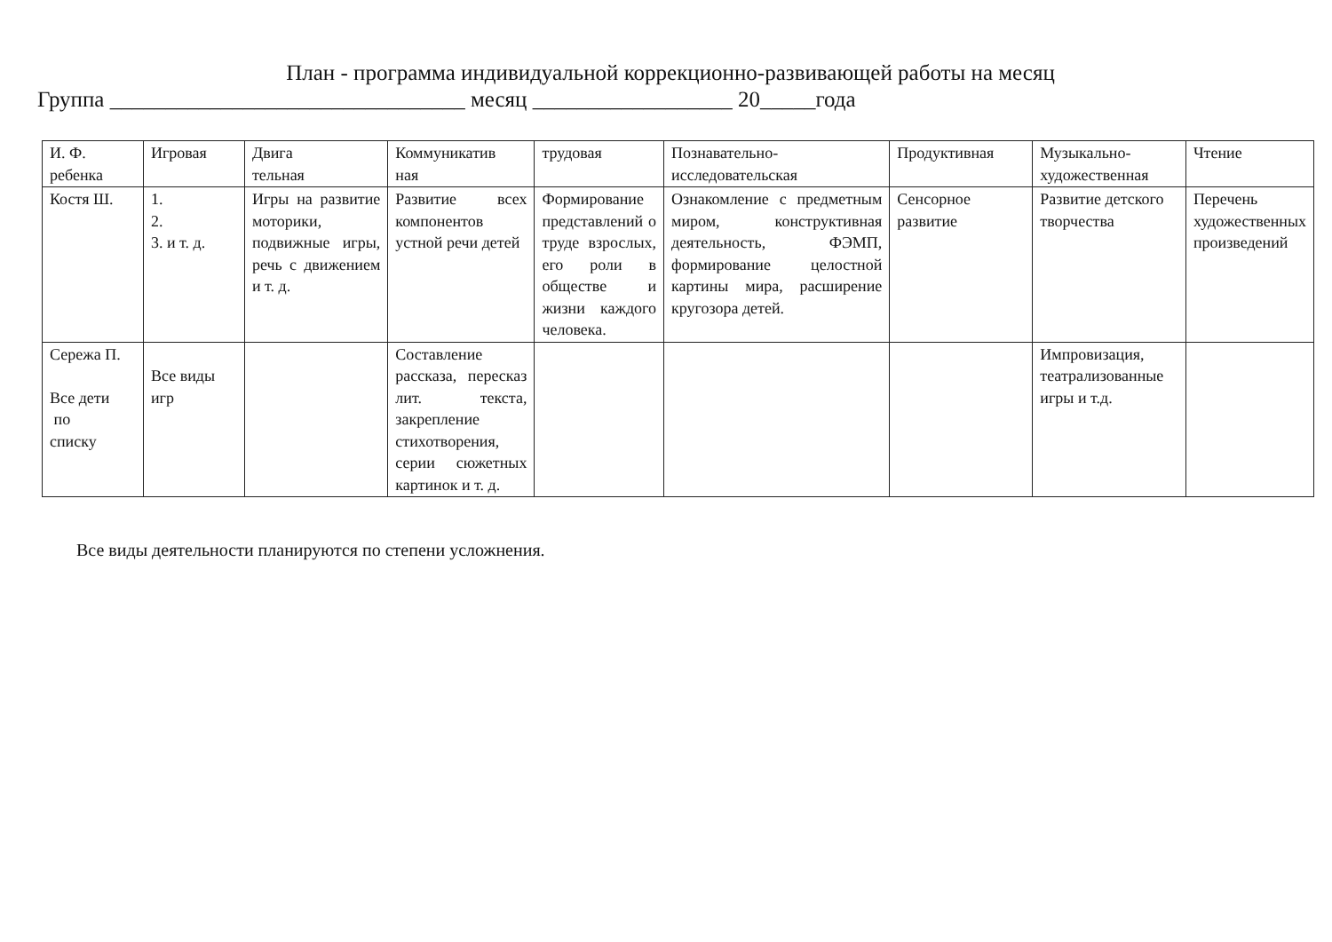План - программа индивидуальной коррекционно-развивающей работы на месяц
Группа ________________________________ месяц __________________ 20_____года
| И. Ф. ребенка | Игровая | Двига тельная | Коммуникатив ная | трудовая | Познавательно- исследовательская | Продуктивная | Музыкально- художественная | Чтение |
| Костя Ш. | 1. 2. 3. и т. д. | Игры на развитие моторики, подвижные игры, речь с движением и т. д. | Развитие всех компонентов устной речи детей | Формирование представлений о труде взрослых, его роли в обществе и жизни каждого человека. | Ознакомление с предметным миром, конструктивная деятельность, ФЭМП, формирование целостной картины мира, расширение кругозора детей. | Сенсорное развитие | Развитие детского творчества | Перечень художественных произведений |
| Сережа П. Все дети по списку | Все виды игр | | Составление рассказа, пересказ лит. текста, закрепление стихотворения, серии сюжетных картинок и т. д. | | | | Импровизация, театрализованные игры и т.д. | |
Все виды деятельности планируются по степени усложнения.